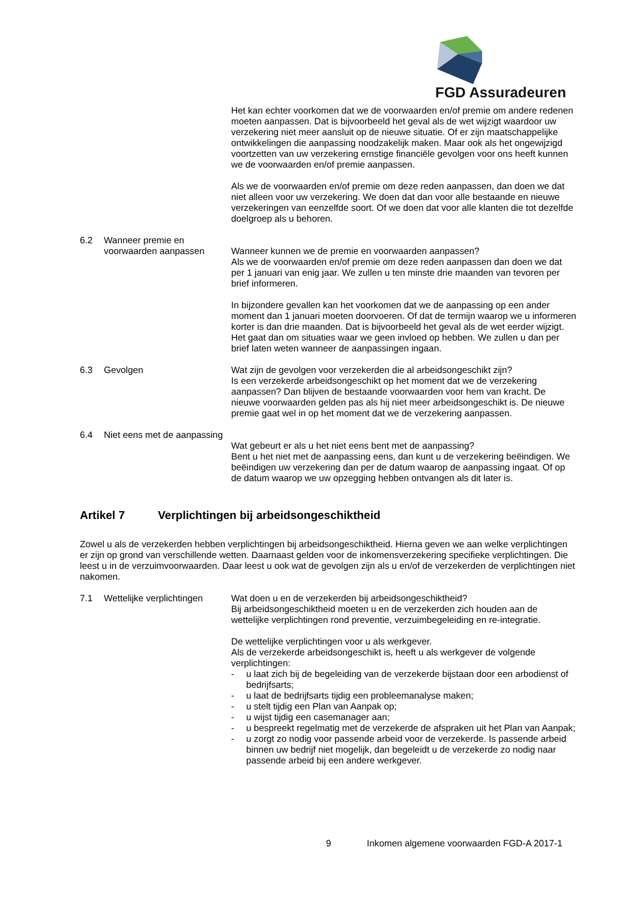FGD Assuradeuren
Het kan echter voorkomen dat we de voorwaarden en/of premie om andere redenen moeten aanpassen. Dat is bijvoorbeeld het geval als de wet wijzigt waardoor uw verzekering niet meer aansluit op de nieuwe situatie. Of er zijn maatschappelijke ontwikkelingen die aanpassing noodzakelijk maken. Maar ook als het ongewijzigd voortzetten van uw verzekering ernstige financiële gevolgen voor ons heeft kunnen we de voorwaarden en/of premie aanpassen.
Als we de voorwaarden en/of premie om deze reden aanpassen, dan doen we dat niet alleen voor uw verzekering. We doen dat dan voor alle bestaande en nieuwe verzekeringen van eenzelfde soort. Of we doen dat voor alle klanten die tot dezelfde doelgroep als u behoren.
6.2 Wanneer premie en voorwaarden aanpassen
Wanneer kunnen we de premie en voorwaarden aanpassen?
Als we de voorwaarden en/of premie om deze reden aanpassen dan doen we dat per 1 januari van enig jaar. We zullen u ten minste drie maanden van tevoren per brief informeren.
In bijzondere gevallen kan het voorkomen dat we de aanpassing op een ander moment dan 1 januari moeten doorvoeren. Of dat de termijn waarop we u informeren korter is dan drie maanden. Dat is bijvoorbeeld het geval als de wet eerder wijzigt. Het gaat dan om situaties waar we geen invloed op hebben. We zullen u dan per brief laten weten wanneer de aanpassingen ingaan.
6.3 Gevolgen Wat zijn de gevolgen voor verzekerden die al arbeidsongeschikt zijn?
Is een verzekerde arbeidsongeschikt op het moment dat we de verzekering aanpassen? Dan blijven de bestaande voorwaarden voor hem van kracht. De nieuwe voorwaarden gelden pas als hij niet meer arbeidsongeschikt is. De nieuwe premie gaat wel in op het moment dat we de verzekering aanpassen.
6.4 Niet eens met de aanpassing
Wat gebeurt er als u het niet eens bent met de aanpassing?
Bent u het niet met de aanpassing eens, dan kunt u de verzekering beëindigen. We beëindigen uw verzekering dan per de datum waarop de aanpassing ingaat. Of op de datum waarop we uw opzegging hebben ontvangen als dit later is.
Artikel 7 Verplichtingen bij arbeidsongeschiktheid
Zowel u als de verzekerden hebben verplichtingen bij arbeidsongeschiktheid. Hierna geven we aan welke verplichtingen er zijn op grond van verschillende wetten. Daarnaast gelden voor de inkomensverzekering specifieke verplichtingen. Die leest u in de verzuimvoorwaarden. Daar leest u ook wat de gevolgen zijn als u en/of de verzekerden de verplichtingen niet nakomen.
7.1 Wettelijke verplichtingen
Wat doen u en de verzekerden bij arbeidsongeschiktheid?
Bij arbeidsongeschiktheid moeten u en de verzekerden zich houden aan de wettelijke verplichtingen rond preventie, verzuimbegeleiding en re-integratie.
De wettelijke verplichtingen voor u als werkgever.
Als de verzekerde arbeidsongeschikt is, heeft u als werkgever de volgende verplichtingen:
- u laat zich bij de begeleiding van de verzekerde bijstaan door een arbodienst of bedrijfsarts;
- u laat de bedrijfsarts tijdig een probleemanalyse maken;
- u stelt tijdig een Plan van Aanpak op;
- u wijst tijdig een casemanager aan;
- u bespreekt regelmatig met de verzekerde de afspraken uit het Plan van Aanpak;
- u zorgt zo nodig voor passende arbeid voor de verzekerde. Is passende arbeid binnen uw bedrijf niet mogelijk, dan begeleidt u de verzekerde zo nodig naar passende arbeid bij een andere werkgever.
9 Inkomen algemene voorwaarden FGD-A 2017-1